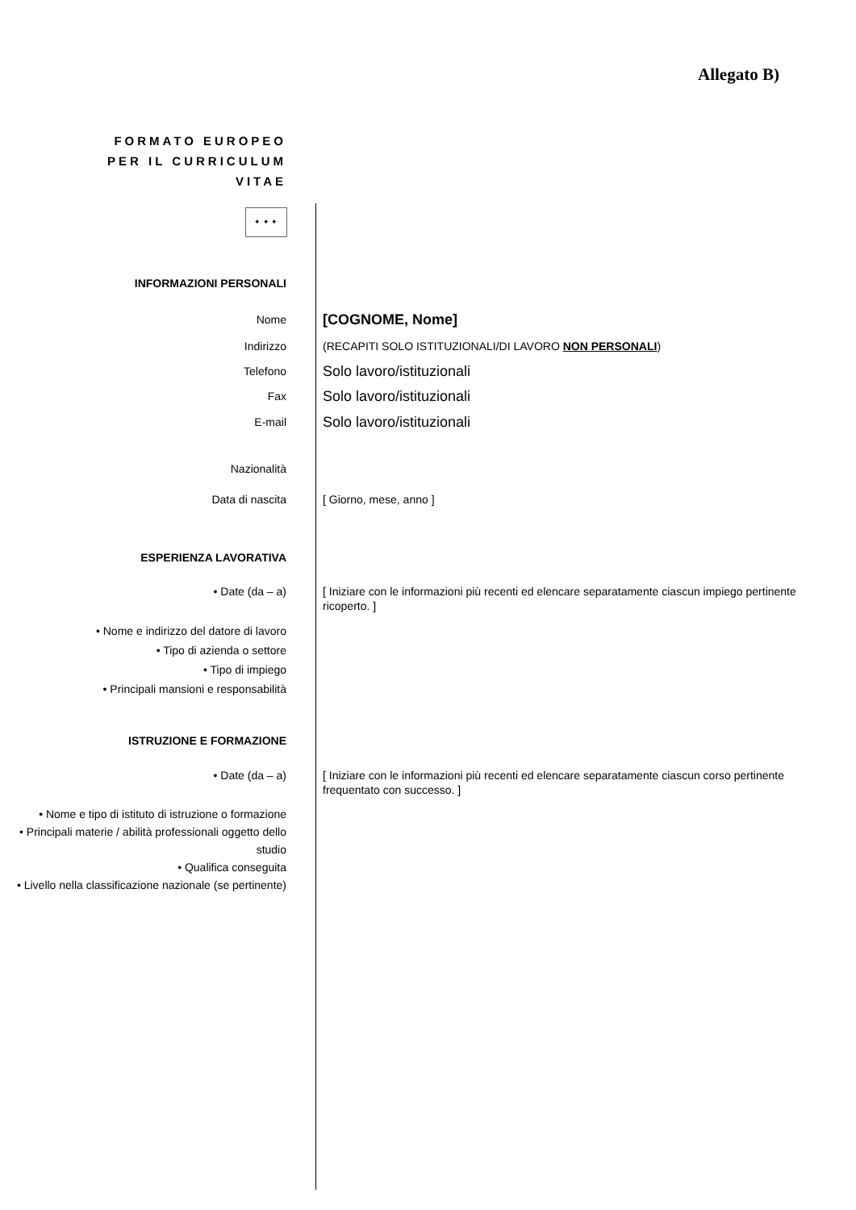Allegato B)
FORMATO EUROPEO PER IL CURRICULUM VITAE
✦ ✦ ✦
INFORMAZIONI PERSONALI
Nome
[COGNOME, Nome]
Indirizzo (RECAPITI SOLO ISTITUZIONALI/DI LAVORO NON PERSONALI)
Telefono
Solo lavoro/istituzionali
Fax
Solo lavoro/istituzionali
E-mail
Solo lavoro/istituzionali
Nazionalità
Data di nascita [ Giorno, mese, anno ]
ESPERIENZA LAVORATIVA
• Date (da – a) [ Iniziare con le informazioni più recenti ed elencare separatamente ciascun impiego pertinente ricoperto. ]
• Nome e indirizzo del datore di lavoro
• Tipo di azienda o settore
• Tipo di impiego
• Principali mansioni e responsabilità
ISTRUZIONE E FORMAZIONE
• Date (da – a) [ Iniziare con le informazioni più recenti ed elencare separatamente ciascun corso pertinente frequentato con successo. ]
• Nome e tipo di istituto di istruzione o formazione
• Principali materie / abilità professionali oggetto dello studio
• Qualifica conseguita
• Livello nella classificazione nazionale (se pertinente)